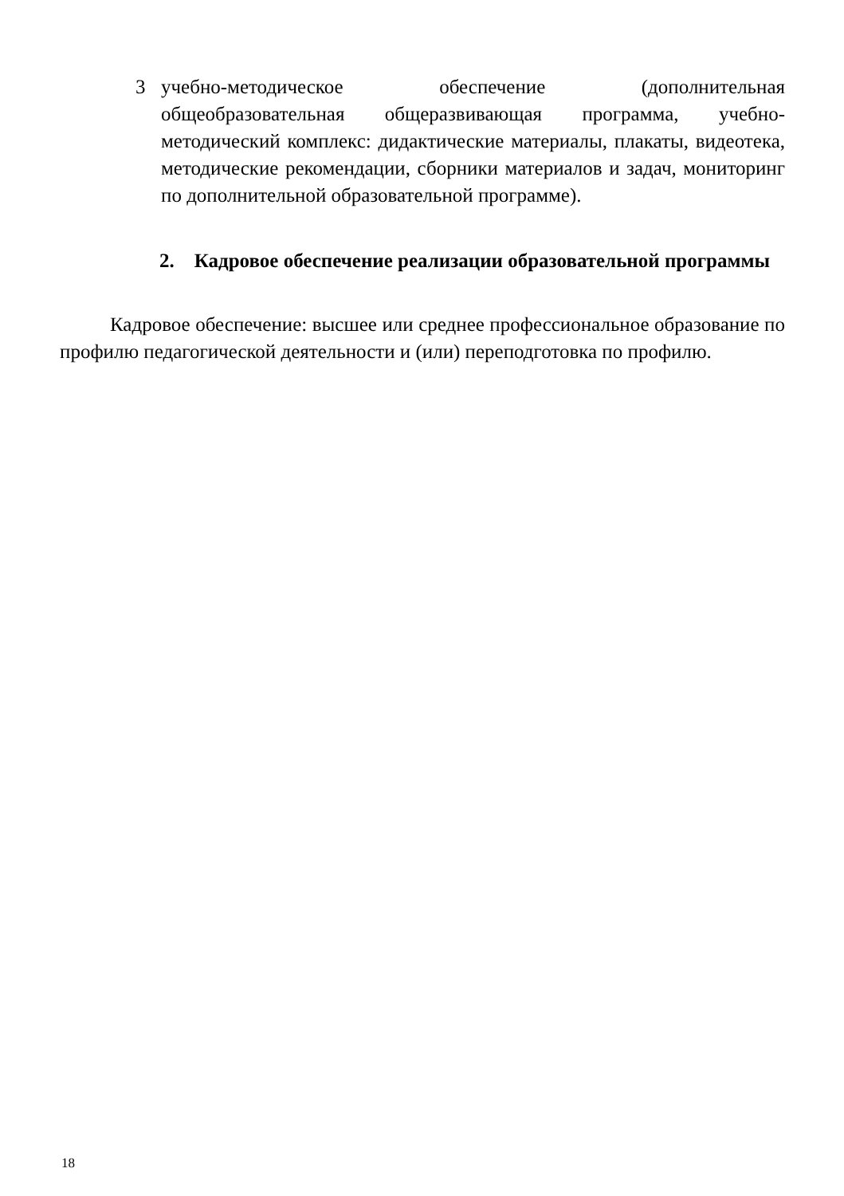3 учебно-методическое обеспечение (дополнительная общеобразовательная общеразвивающая программа, учебно-методический комплекс: дидактические материалы, плакаты, видеотека, методические рекомендации, сборники материалов и задач, мониторинг по дополнительной образовательной программе).
2. Кадровое обеспечение реализации образовательной программы
Кадровое обеспечение: высшее или среднее профессиональное образование по профилю педагогической деятельности и (или) переподготовка по профилю.
18